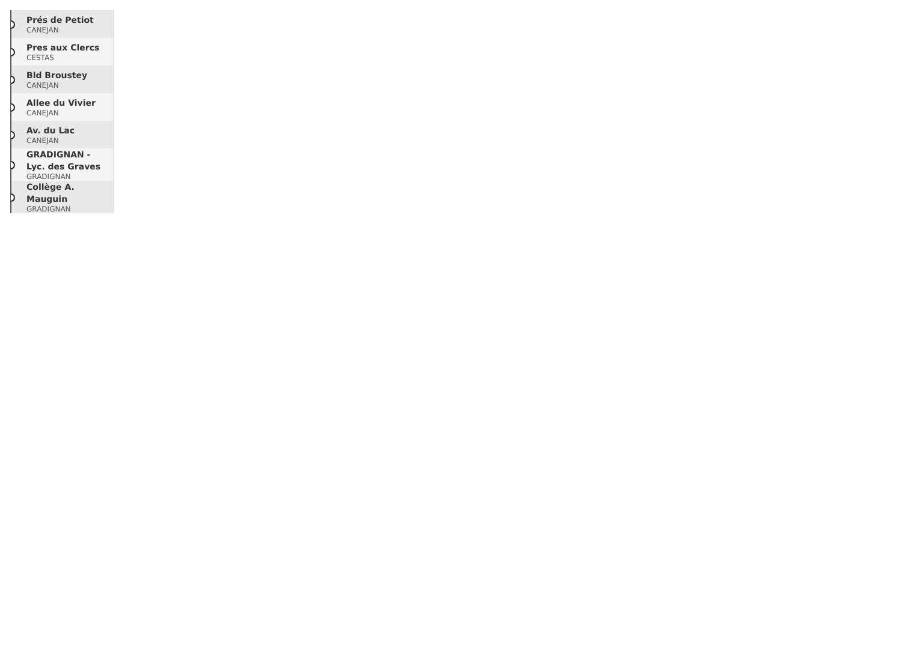Prés de Petiot
CANEJAN
Pres aux Clercs
CESTAS
Bld Broustey
CANEJAN
Allee du Vivier
CANEJAN
Av. du Lac
CANEJAN
GRADIGNAN - Lyc. des Graves
GRADIGNAN
Collège A. Mauguin
GRADIGNAN